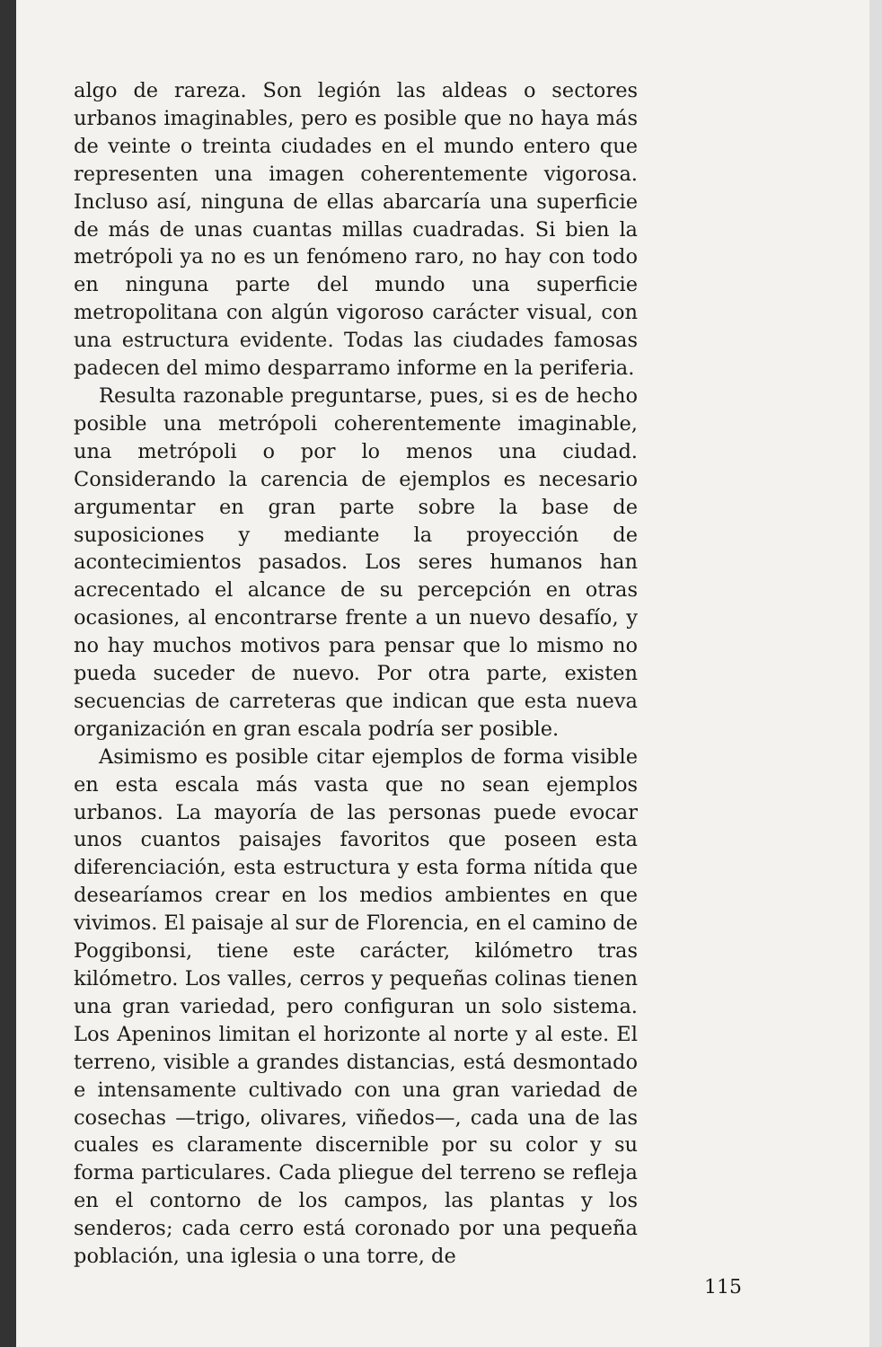algo de rareza. Son legión las aldeas o sectores urbanos imaginables, pero es posible que no haya más de veinte o treinta ciudades en el mundo entero que representen una imagen coherentemente vigorosa. Incluso así, ninguna de ellas abarcaría una superficie de más de unas cuantas millas cuadradas. Si bien la metrópoli ya no es un fenómeno raro, no hay con todo en ninguna parte del mundo una superficie metropolitana con algún vigoroso carácter visual, con una estructura evidente. Todas las ciudades famosas padecen del mimo desparramo informe en la periferia.
Resulta razonable preguntarse, pues, si es de hecho posible una metrópoli coherentemente imaginable, una metrópoli o por lo menos una ciudad. Considerando la carencia de ejemplos es necesario argumentar en gran parte sobre la base de suposiciones y mediante la proyección de acontecimientos pasados. Los seres humanos han acrecentado el alcance de su percepción en otras ocasiones, al encontrarse frente a un nuevo desafío, y no hay muchos motivos para pensar que lo mismo no pueda suceder de nuevo. Por otra parte, existen secuencias de carreteras que indican que esta nueva organización en gran escala podría ser posible.
Asimismo es posible citar ejemplos de forma visible en esta escala más vasta que no sean ejemplos urbanos. La mayoría de las personas puede evocar unos cuantos paisajes favoritos que poseen esta diferenciación, esta estructura y esta forma nítida que desearíamos crear en los medios ambientes en que vivimos. El paisaje al sur de Florencia, en el camino de Poggibonsi, tiene este carácter, kilómetro tras kilómetro. Los valles, cerros y pequeñas colinas tienen una gran variedad, pero configuran un solo sistema. Los Apeninos limitan el horizonte al norte y al este. El terreno, visible a grandes distancias, está desmontado e intensamente cultivado con una gran variedad de cosechas —trigo, olivares, viñedos—, cada una de las cuales es claramente discernible por su color y su forma particulares. Cada pliegue del terreno se refleja en el contorno de los campos, las plantas y los senderos; cada cerro está coronado por una pequeña población, una iglesia o una torre, de
115